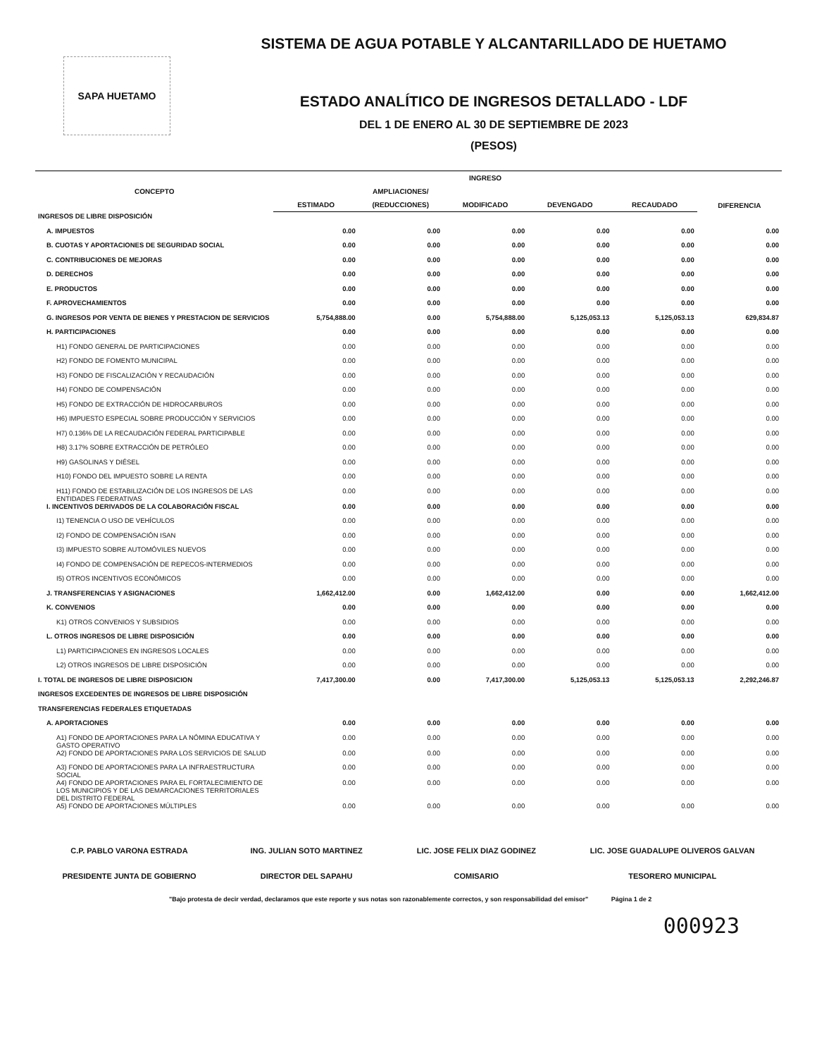SAPA HUETAMO
SISTEMA DE AGUA POTABLE Y ALCANTARILLADO DE HUETAMO
ESTADO ANALÍTICO DE INGRESOS DETALLADO - LDF
DEL 1 DE ENERO AL 30 DE SEPTIEMBRE DE 2023
(PESOS)
| CONCEPTO | INGRESO | | | | | DIFERENCIA |
| --- | --- | --- | --- | --- | --- | --- |
| | | AMPLIACIONES/ | | | | |
| | ESTIMADO | (REDUCCIONES) | MODIFICADO | DEVENGADO | RECAUDADO | |
| INGRESOS DE LIBRE DISPOSICIÓN | | | | | | |
| A. IMPUESTOS | 0.00 | 0.00 | 0.00 | 0.00 | 0.00 | 0.00 |
| B. CUOTAS Y APORTACIONES DE SEGURIDAD SOCIAL | 0.00 | 0.00 | 0.00 | 0.00 | 0.00 | 0.00 |
| C. CONTRIBUCIONES DE MEJORAS | 0.00 | 0.00 | 0.00 | 0.00 | 0.00 | 0.00 |
| D. DERECHOS | 0.00 | 0.00 | 0.00 | 0.00 | 0.00 | 0.00 |
| E. PRODUCTOS | 0.00 | 0.00 | 0.00 | 0.00 | 0.00 | 0.00 |
| F. APROVECHAMIENTOS | 0.00 | 0.00 | 0.00 | 0.00 | 0.00 | 0.00 |
| G. INGRESOS POR VENTA DE BIENES Y PRESTACION DE SERVICIOS | 5,754,888.00 | 0.00 | 5,754,888.00 | 5,125,053.13 | 5,125,053.13 | 629,834.87 |
| H. PARTICIPACIONES | 0.00 | 0.00 | 0.00 | 0.00 | 0.00 | 0.00 |
| H1) FONDO GENERAL DE PARTICIPACIONES | 0.00 | 0.00 | 0.00 | 0.00 | 0.00 | 0.00 |
| H2) FONDO DE FOMENTO MUNICIPAL | 0.00 | 0.00 | 0.00 | 0.00 | 0.00 | 0.00 |
| H3) FONDO DE FISCALIZACIÓN Y RECAUDACIÓN | 0.00 | 0.00 | 0.00 | 0.00 | 0.00 | 0.00 |
| H4) FONDO DE COMPENSACIÓN | 0.00 | 0.00 | 0.00 | 0.00 | 0.00 | 0.00 |
| H5) FONDO DE EXTRACCIÓN DE HIDROCARBUROS | 0.00 | 0.00 | 0.00 | 0.00 | 0.00 | 0.00 |
| H6) IMPUESTO ESPECIAL SOBRE PRODUCCIÓN Y SERVICIOS | 0.00 | 0.00 | 0.00 | 0.00 | 0.00 | 0.00 |
| H7) 0.136% DE LA RECAUDACIÓN FEDERAL PARTICIPABLE | 0.00 | 0.00 | 0.00 | 0.00 | 0.00 | 0.00 |
| H8) 3.17% SOBRE EXTRACCIÓN DE PETRÓLEO | 0.00 | 0.00 | 0.00 | 0.00 | 0.00 | 0.00 |
| H9) GASOLINAS Y DIÉSEL | 0.00 | 0.00 | 0.00 | 0.00 | 0.00 | 0.00 |
| H10) FONDO DEL IMPUESTO SOBRE LA RENTA | 0.00 | 0.00 | 0.00 | 0.00 | 0.00 | 0.00 |
| H11) FONDO DE ESTABILIZACIÓN DE LOS INGRESOS DE LAS ENTIDADES FEDERATIVAS | 0.00 | 0.00 | 0.00 | 0.00 | 0.00 | 0.00 |
| I. INCENTIVOS DERIVADOS DE LA COLABORACIÓN FISCAL | 0.00 | 0.00 | 0.00 | 0.00 | 0.00 | 0.00 |
| I1) TENENCIA O USO DE VEHÍCULOS | 0.00 | 0.00 | 0.00 | 0.00 | 0.00 | 0.00 |
| I2) FONDO DE COMPENSACIÓN ISAN | 0.00 | 0.00 | 0.00 | 0.00 | 0.00 | 0.00 |
| I3) IMPUESTO SOBRE AUTOMÓVILES NUEVOS | 0.00 | 0.00 | 0.00 | 0.00 | 0.00 | 0.00 |
| I4) FONDO DE COMPENSACIÓN DE REPECOS-INTERMEDIOS | 0.00 | 0.00 | 0.00 | 0.00 | 0.00 | 0.00 |
| I5) OTROS INCENTIVOS ECONÓMICOS | 0.00 | 0.00 | 0.00 | 0.00 | 0.00 | 0.00 |
| J. TRANSFERENCIAS Y ASIGNACIONES | 1,662,412.00 | 0.00 | 1,662,412.00 | 0.00 | 0.00 | 1,662,412.00 |
| K. CONVENIOS | 0.00 | 0.00 | 0.00 | 0.00 | 0.00 | 0.00 |
| K1) OTROS CONVENIOS Y SUBSIDIOS | 0.00 | 0.00 | 0.00 | 0.00 | 0.00 | 0.00 |
| L. OTROS INGRESOS DE LIBRE DISPOSICIÓN | 0.00 | 0.00 | 0.00 | 0.00 | 0.00 | 0.00 |
| L1) PARTICIPACIONES EN INGRESOS LOCALES | 0.00 | 0.00 | 0.00 | 0.00 | 0.00 | 0.00 |
| L2) OTROS INGRESOS DE LIBRE DISPOSICIÓN | 0.00 | 0.00 | 0.00 | 0.00 | 0.00 | 0.00 |
| I. TOTAL DE INGRESOS DE LIBRE DISPOSICION | 7,417,300.00 | 0.00 | 7,417,300.00 | 5,125,053.13 | 5,125,053.13 | 2,292,246.87 |
| INGRESOS EXCEDENTES DE INGRESOS DE LIBRE DISPOSICIÓN | | | | | | |
| TRANSFERENCIAS FEDERALES ETIQUETADAS | | | | | | |
| A. APORTACIONES | 0.00 | 0.00 | 0.00 | 0.00 | 0.00 | 0.00 |
| A1) FONDO DE APORTACIONES PARA LA NÓMINA EDUCATIVA Y GASTO OPERATIVO | 0.00 | 0.00 | 0.00 | 0.00 | 0.00 | 0.00 |
| A2) FONDO DE APORTACIONES PARA LOS SERVICIOS DE SALUD | 0.00 | 0.00 | 0.00 | 0.00 | 0.00 | 0.00 |
| A3) FONDO DE APORTACIONES PARA LA INFRAESTRUCTURA SOCIAL | 0.00 | 0.00 | 0.00 | 0.00 | 0.00 | 0.00 |
| A4) FONDO DE APORTACIONES PARA EL FORTALECIMIENTO DE LOS MUNICIPIOS Y DE LAS DEMARCACIONES TERRITORIALES DEL DISTRITO FEDERAL | 0.00 | 0.00 | 0.00 | 0.00 | 0.00 | 0.00 |
| A5) FONDO DE APORTACIONES MÚLTIPLES | 0.00 | 0.00 | 0.00 | 0.00 | 0.00 | 0.00 |
C.P. PABLO VARONA ESTRADA
PRESIDENTE JUNTA DE GOBIERNO
ING. JULIAN SOTO MARTINEZ
DIRECTOR DEL SAPAHU
LIC. JOSE FELIX DIAZ GODINEZ
COMISARIO
LIC. JOSE GUADALUPE OLIVEROS GALVAN
TESORERO MUNICIPAL
"Bajo protesta de decir verdad, declaramos que este reporte y sus notas son razonablemente correctos, y son responsabilidad del emisor" Página 1 de 2
000923